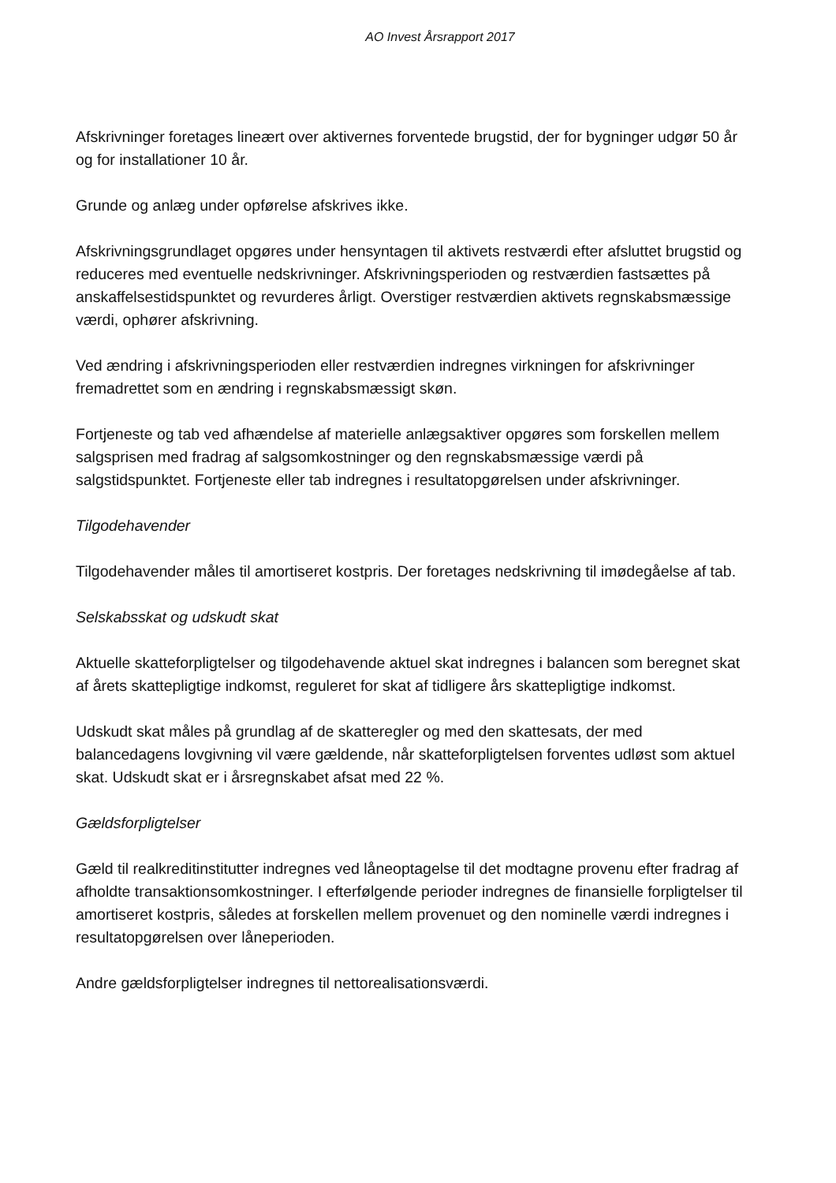AO Invest Årsrapport 2017
Afskrivninger foretages lineært over aktivernes forventede brugstid, der for bygninger udgør 50 år og for installationer 10 år.
Grunde og anlæg under opførelse afskrives ikke.
Afskrivningsgrundlaget opgøres under hensyntagen til aktivets restværdi efter afsluttet brugstid og reduceres med eventuelle nedskrivninger. Afskrivningsperioden og restværdien fastsættes på anskaffelsestidspunktet og revurderes årligt. Overstiger restværdien aktivets regnskabsmæssige værdi, ophører afskrivning.
Ved ændring i afskrivningsperioden eller restværdien indregnes virkningen for afskrivninger fremadrettet som en ændring i regnskabsmæssigt skøn.
Fortjeneste og tab ved afhændelse af materielle anlægsaktiver opgøres som forskellen mellem salgsprisen med fradrag af salgsomkostninger og den regnskabsmæssige værdi på salgstidspunktet. Fortjeneste eller tab indregnes i resultatopgørelsen under afskrivninger.
Tilgodehavender
Tilgodehavender måles til amortiseret kostpris. Der foretages nedskrivning til imødegåelse af tab.
Selskabsskat og udskudt skat
Aktuelle skatteforpligtelser og tilgodehavende aktuel skat indregnes i balancen som beregnet skat af årets skattepligtige indkomst, reguleret for skat af tidligere års skattepligtige indkomst.
Udskudt skat måles på grundlag af de skatteregler og med den skattesats, der med balancedagens lovgivning vil være gældende, når skatteforpligtelsen forventes udløst som aktuel skat. Udskudt skat er i årsregnskabet afsat med 22 %.
Gældsforpligtelser
Gæld til realkreditinstitutter indregnes ved låneoptagelse til det modtagne provenu efter fradrag af afholdte transaktionsomkostninger. I efterfølgende perioder indregnes de finansielle forpligtelser til amortiseret kostpris, således at forskellen mellem provenuet og den nominelle værdi indregnes i resultatopgørelsen over låneperioden.
Andre gældsforpligtelser indregnes til nettorealisationsværdi.